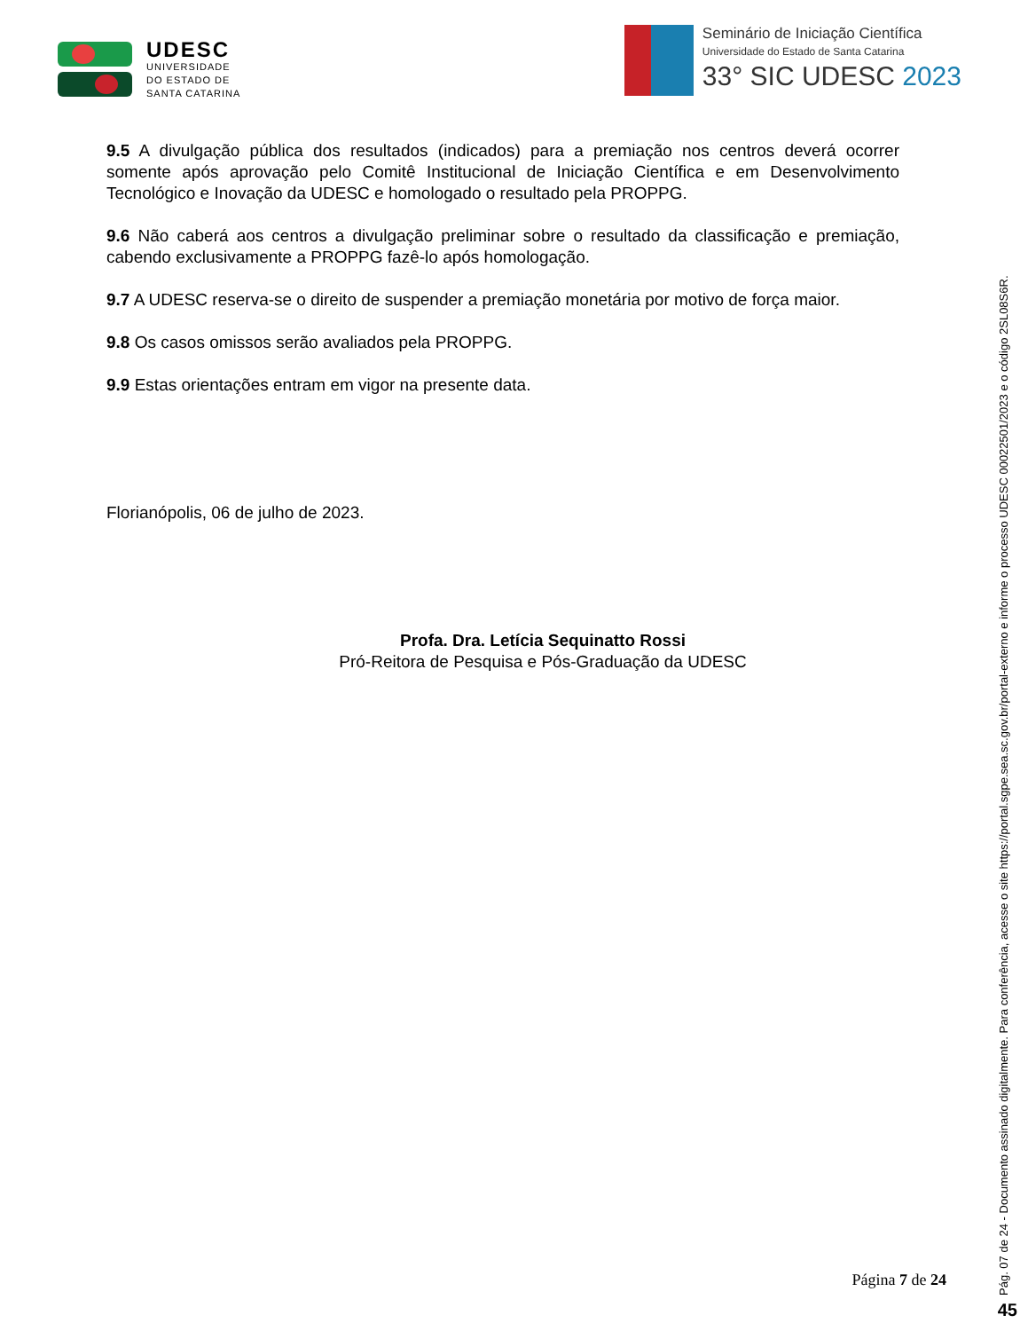UDESC
UNIVERSIDADE
DO ESTADO DE
SANTA CATARINA
Seminário de Iniciação Científica
Universidade do Estado de Santa Catarina
33° SIC UDESC 2023
9.5 A divulgação pública dos resultados (indicados) para a premiação nos centros deverá ocorrer somente após aprovação pelo Comitê Institucional de Iniciação Científica e em Desenvolvimento Tecnológico e Inovação da UDESC e homologado o resultado pela PROPPG.
9.6 Não caberá aos centros a divulgação preliminar sobre o resultado da classificação e premiação, cabendo exclusivamente a PROPPG fazê-lo após homologação.
9.7 A UDESC reserva-se o direito de suspender a premiação monetária por motivo de força maior.
9.8 Os casos omissos serão avaliados pela PROPPG.
9.9 Estas orientações entram em vigor na presente data.
Florianópolis, 06 de julho de 2023.
Profa. Dra. Letícia Sequinatto Rossi
Pró-Reitora de Pesquisa e Pós-Graduação da UDESC
Página 7 de 24
Pág. 07 de 24 - Documento assinado digitalmente. Para conferência, acesse o site https://portal.sgpe.sea.sc.gov.br/portal-externo e informe o processo UDESC 00022501/2023 e o código 2SL08S6R. 45